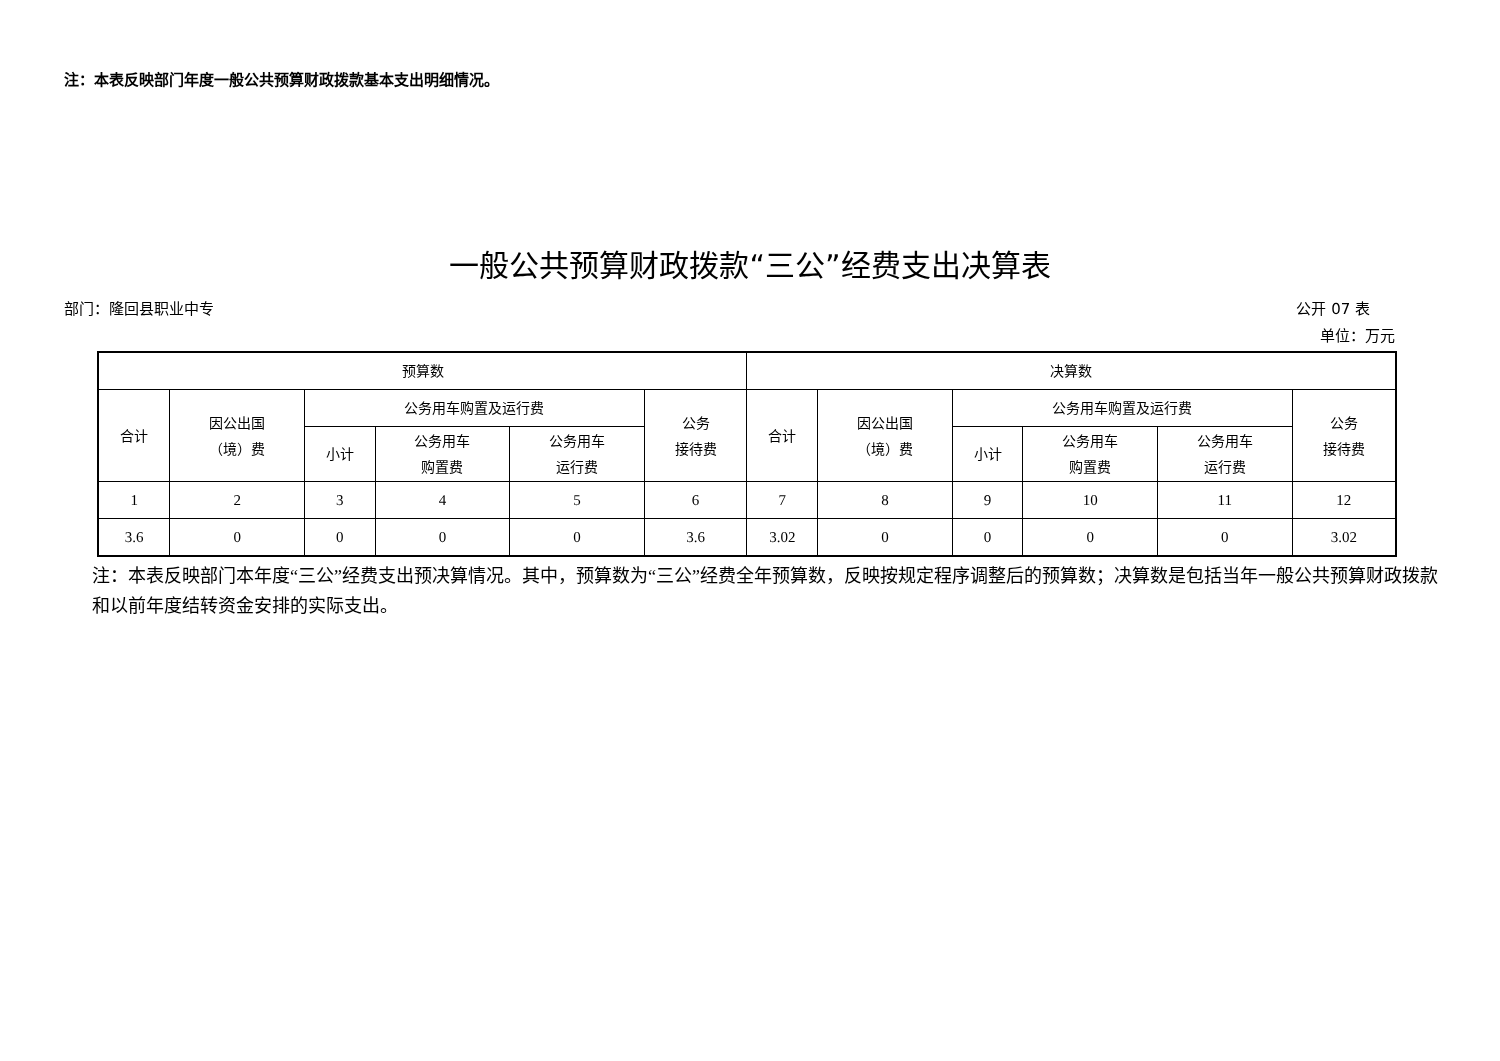注：本表反映部门年度一般公共预算财政拨款基本支出明细情况。
一般公共预算财政拨款“三公”经费支出决算表
部门：隆回县职业中专 公开 07 表
单位：万元
| 预算数 | | | | | | 决算数 | | | | | |
| --- | --- | --- | --- | --- | --- | --- | --- | --- | --- | --- | --- |
| 合计 | 因公出国 （境）费 | 公务用车购置及运行费 | | | 公务 接待费 | 合计 | 因公出国 （境）费 | 公务用车购置及运行费 | | | 公务 接待费 |
| | | 小计 | 公务用车 购置费 | 公务用车 运行费 | | | | 小计 | 公务用车 购置费 | 公务用车 运行费 | |
| 1 | 2 | 3 | 4 | 5 | 6 | 7 | 8 | 9 | 10 | 11 | 12 |
| 3.6 | 0 | 0 | 0 | 0 | 3.6 | 3.02 | 0 | 0 | 0 | 0 | 3.02 |
注：本表反映部门本年度“三公”经费支出预决算情况。其中，预算数为“三公”经费全年预算数，反映按规定程序调整后的预算数；决算数是包括当年一般公共预算财政拨款和以前年度结转资金安排的实际支出。